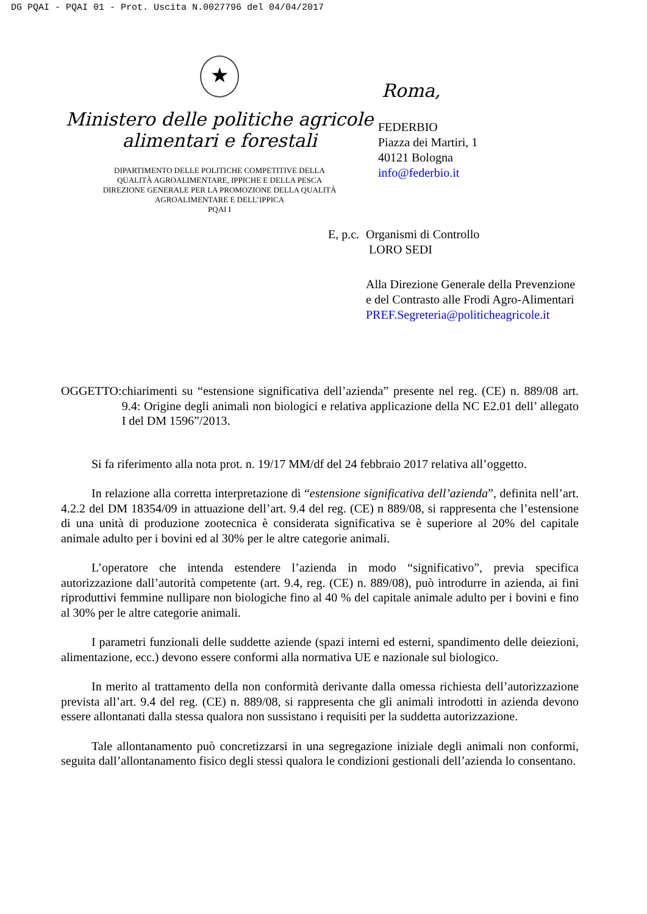DG PQAI - PQAI 01 - Prot. Uscita N.0027796 del 04/04/2017
★
Ministero delle politiche agricole
alimentari e forestali
DIPARTIMENTO DELLE POLITICHE COMPETITIVE DELLA
QUALITÀ AGROALIMENTARE, IPPICHE E DELLA PESCA
DIREZIONE GENERALE PER LA PROMOZIONE DELLA QUALITÀ
AGROALIMENTARE E DELL’IPPICA
PQAI I
Roma,
FEDERBIO
Piazza dei Martiri, 1
40121 Bologna
info@federbio.it
E, p.c.
Organismi di Controllo
LORO SEDI
Alla Direzione Generale della Prevenzione
e del Contrasto alle Frodi Agro-Alimentari
PREF.Segreteria@politicheagricole.it
OGGETTO: chiarimenti su “estensione significativa dell’azienda” presente nel reg. (CE) n. 889/08 art. 9.4: Origine degli animali non biologici e relativa applicazione della NC E2.01 dell’ allegato I del DM 1596”/2013.
Si fa riferimento alla nota prot. n. 19/17 MM/df del 24 febbraio 2017 relativa all’oggetto.
In relazione alla corretta interpretazione di “estensione significativa dell’azienda”, definita nell’art. 4.2.2 del DM 18354/09 in attuazione dell’art. 9.4 del reg. (CE) n 889/08, si rappresenta che l’estensione di una unità di produzione zootecnica è considerata significativa se è superiore al 20% del capitale animale adulto per i bovini ed al 30% per le altre categorie animali.
L’operatore che intenda estendere l’azienda in modo “significativo”, previa specifica autorizzazione dall’autorità competente (art. 9.4, reg. (CE) n. 889/08), può introdurre in azienda, ai fini riproduttivi femmine nullipare non biologiche fino al 40 % del capitale animale adulto per i bovini e fino al 30% per le altre categorie animali.
I parametri funzionali delle suddette aziende (spazi interni ed esterni, spandimento delle deiezioni, alimentazione, ecc.) devono essere conformi alla normativa UE e nazionale sul biologico.
In merito al trattamento della non conformità derivante dalla omessa richiesta dell’autorizzazione prevista all’art. 9.4 del reg. (CE) n. 889/08, si rappresenta che gli animali introdotti in azienda devono essere allontanati dalla stessa qualora non sussistano i requisiti per la suddetta autorizzazione.
Tale allontanamento può concretizzarsi in una segregazione iniziale degli animali non conformi, seguita dall’allontanamento fisico degli stessi qualora le condizioni gestionali dell’azienda lo consentano.